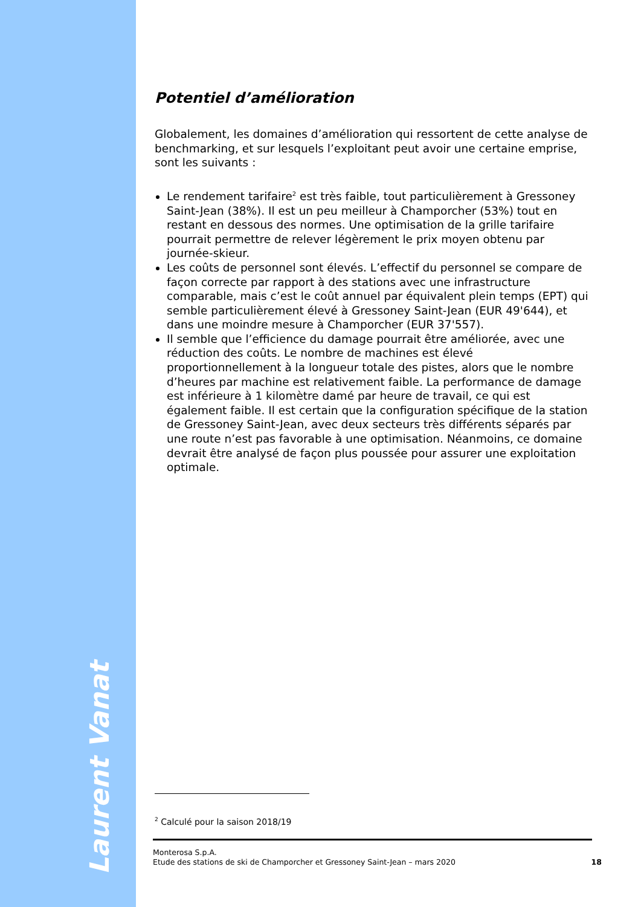Laurent Vanat
Potentiel d’amélioration
Globalement, les domaines d’amélioration qui ressortent de cette analyse de benchmarking, et sur lesquels l’exploitant peut avoir une certaine emprise, sont les suivants :
Le rendement tarifaire<sup>2</sup> est très faible, tout particulièrement à Gressoney Saint-Jean (38%). Il est un peu meilleur à Champorcher (53%) tout en restant en dessous des normes. Une optimisation de la grille tarifaire pourrait permettre de relever légèrement le prix moyen obtenu par journée-skieur.
Les coûts de personnel sont élevés. L’effectif du personnel se compare de façon correcte par rapport à des stations avec une infrastructure comparable, mais c’est le coût annuel par équivalent plein temps (EPT) qui semble particulièrement élevé à Gressoney Saint-Jean (EUR 49'644), et dans une moindre mesure à Champorcher (EUR 37'557).
Il semble que l’efficience du damage pourrait être améliorée, avec une réduction des coûts. Le nombre de machines est élevé proportionnellement à la longueur totale des pistes, alors que le nombre d’heures par machine est relativement faible. La performance de damage est inférieure à 1 kilomètre damé par heure de travail, ce qui est également faible. Il est certain que la configuration spécifique de la station de Gressoney Saint-Jean, avec deux secteurs très différents séparés par une route n’est pas favorable à une optimisation. Néanmoins, ce domaine devrait être analysé de façon plus poussée pour assurer une exploitation optimale.
<sup>2</sup> Calculé pour la saison 2018/19
Monterosa S.p.A.
Etude des stations de ski de Champorcher et Gressoney Saint-Jean – mars 2020
18